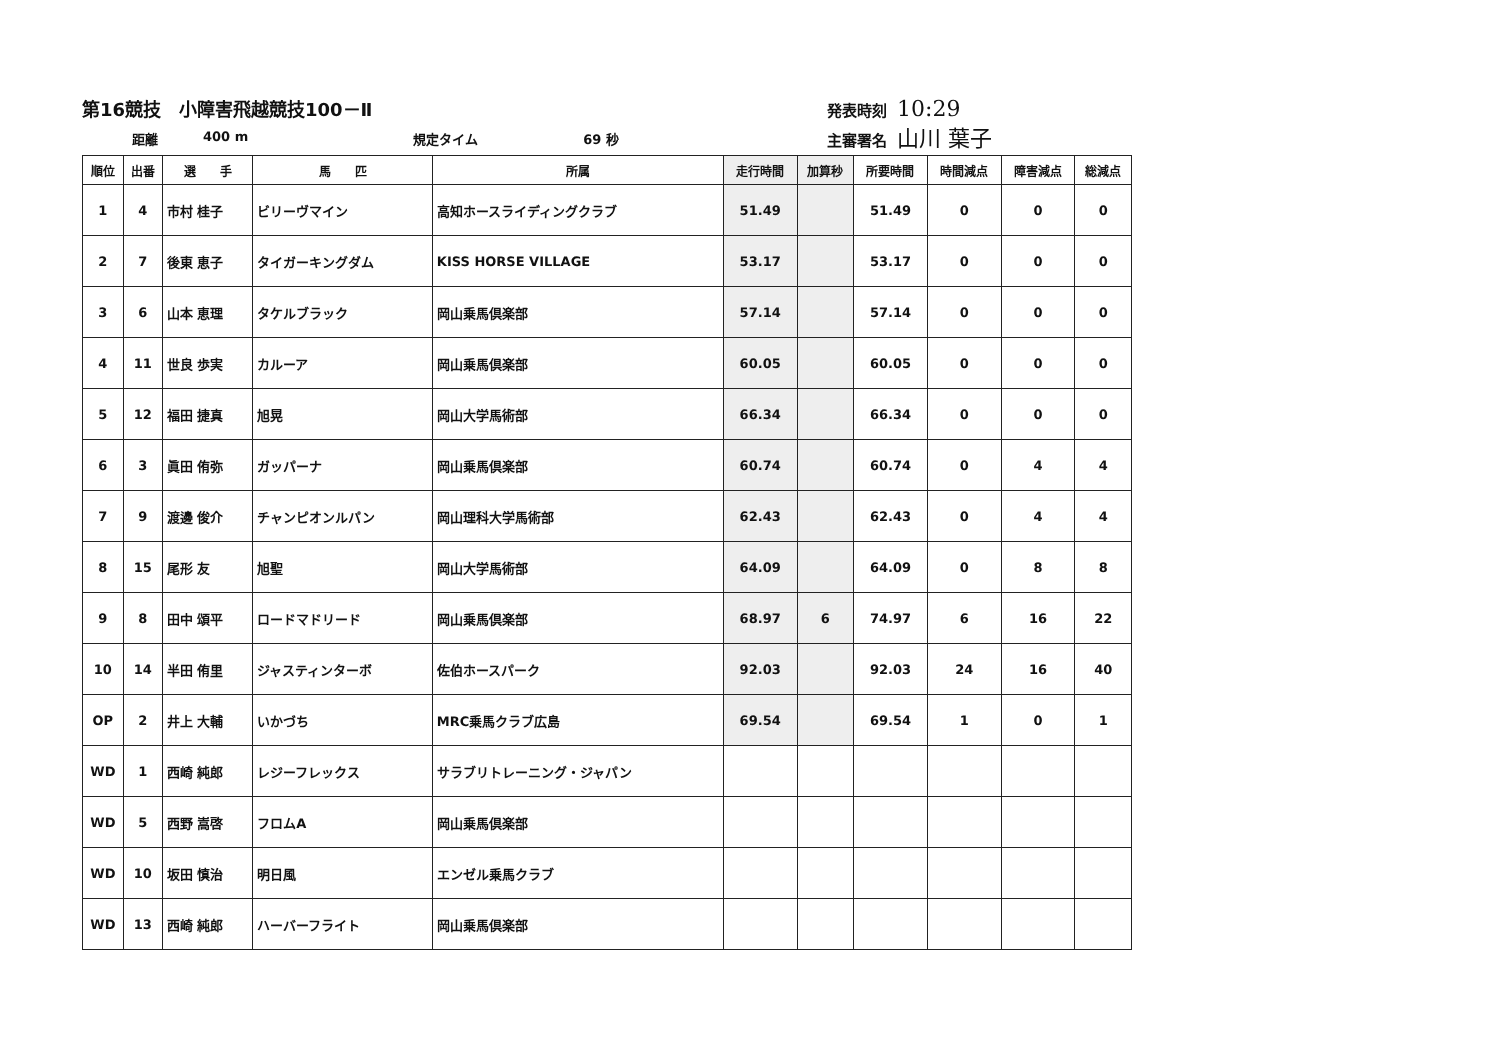第16競技　小障害飛越競技100－Ⅱ
距離 400 m 規定タイム 69 秒
発表時刻 10:29
主審署名 山川 葉子
| 順位 | 出番 | 選 手 | 馬 匹 | 所属 | 走行時間 | 加算秒 | 所要時間 | 時間減点 | 障害減点 | 総減点 |
| --- | --- | --- | --- | --- | --- | --- | --- | --- | --- | --- |
| 1 | 4 | 市村 桂子 | ビリーヴマイン | 高知ホースライディングクラブ | 51.49 | | 51.49 | 0 | 0 | 0 |
| 2 | 7 | 後東 恵子 | タイガーキングダム | KISS HORSE VILLAGE | 53.17 | | 53.17 | 0 | 0 | 0 |
| 3 | 6 | 山本 恵理 | タケルブラック | 岡山乗馬倶楽部 | 57.14 | | 57.14 | 0 | 0 | 0 |
| 4 | 11 | 世良 歩実 | カルーア | 岡山乗馬倶楽部 | 60.05 | | 60.05 | 0 | 0 | 0 |
| 5 | 12 | 福田 捷真 | 旭晃 | 岡山大学馬術部 | 66.34 | | 66.34 | 0 | 0 | 0 |
| 6 | 3 | 眞田 侑弥 | ガッパーナ | 岡山乗馬倶楽部 | 60.74 | | 60.74 | 0 | 4 | 4 |
| 7 | 9 | 渡邊 俊介 | チャンピオンルパン | 岡山理科大学馬術部 | 62.43 | | 62.43 | 0 | 4 | 4 |
| 8 | 15 | 尾形 友 | 旭聖 | 岡山大学馬術部 | 64.09 | | 64.09 | 0 | 8 | 8 |
| 9 | 8 | 田中 頌平 | ロードマドリード | 岡山乗馬倶楽部 | 68.97 | 6 | 74.97 | 6 | 16 | 22 |
| 10 | 14 | 半田 侑里 | ジャスティンターボ | 佐伯ホースパーク | 92.03 | | 92.03 | 24 | 16 | 40 |
| OP | 2 | 井上 大輔 | いかづち | MRC乗馬クラブ広島 | 69.54 | | 69.54 | 1 | 0 | 1 |
| WD | 1 | 西崎 純郎 | レジーフレックス | サラブリトレーニング・ジャパン | | | | | | |
| WD | 5 | 西野 嵩啓 | フロムA | 岡山乗馬倶楽部 | | | | | | |
| WD | 10 | 坂田 慎治 | 明日風 | エンゼル乗馬クラブ | | | | | | |
| WD | 13 | 西崎 純郎 | ハーバーフライト | 岡山乗馬倶楽部 | | | | | | |